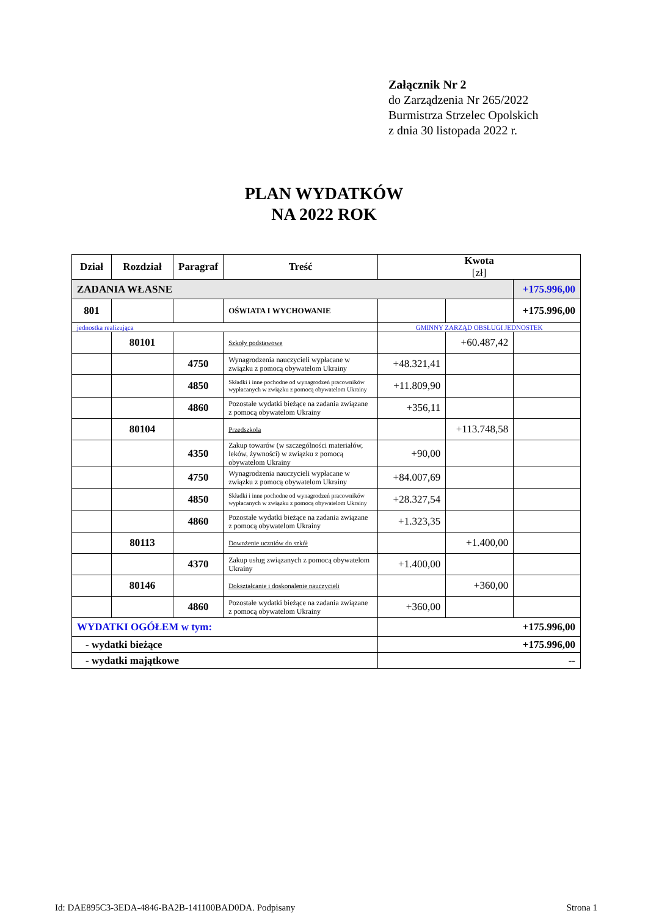Załącznik Nr 2
do Zarządzenia Nr 265/2022
Burmistrza Strzelec Opolskich
z dnia 30 listopada 2022 r.
PLAN WYDATKÓW
NA 2022 ROK
| Dział | Rozdział | Paragraf | Treść | Kwota [zł] | | |
| --- | --- | --- | --- | --- | --- | --- |
| ZADANIA WŁASNE | | | | | | +175.996,00 |
| 801 | | | OŚWIATA I WYCHOWANIE | | | +175.996,00 |
| jednostka realizująca | | | | GMINNY ZARZĄD OBSŁUGI JEDNOSTEK | | |
| | 80101 | | Szkoły podstawowe | | +60.487,42 | |
| | | 4750 | Wynagrodzenia nauczycieli wypłacane w związku z pomocą obywatelom Ukrainy | +48.321,41 | | |
| | | 4850 | Składki i inne pochodne od wynagrodzeń pracowników wypłacanych w związku z pomocą obywatelom Ukrainy | +11.809,90 | | |
| | | 4860 | Pozostałe wydatki bieżące na zadania związane z pomocą obywatelom Ukrainy | +356,11 | | |
| | 80104 | | Przedszkola | | +113.748,58 | |
| | | 4350 | Zakup towarów (w szczególności materiałów, leków, żywności) w związku z pomocą obywatelom Ukrainy | +90,00 | | |
| | | 4750 | Wynagrodzenia nauczycieli wypłacane w związku z pomocą obywatelom Ukrainy | +84.007,69 | | |
| | | 4850 | Składki i inne pochodne od wynagrodzeń pracowników wypłacanych w związku z pomocą obywatelom Ukrainy | +28.327,54 | | |
| | | 4860 | Pozostałe wydatki bieżące na zadania związane z pomocą obywatelom Ukrainy | +1.323,35 | | |
| | 80113 | | Dowożenie uczniów do szkół | | +1.400,00 | |
| | | 4370 | Zakup usług związanych z pomocą obywatelom Ukrainy | +1.400,00 | | |
| | 80146 | | Dokształcanie i doskonalenie nauczycieli | | +360,00 | |
| | | 4860 | Pozostałe wydatki bieżące na zadania związane z pomocą obywatelom Ukrainy | +360,00 | | |
| WYDATKI OGÓŁEM w tym: | | | | +175.996,00 | | |
| - wydatki bieżące | | | | +175.996,00 | | |
| - wydatki majątkowe | | | | -- | | |
Id: DAE895C3-3EDA-4846-BA2B-141100BAD0DA. Podpisany Strona 1